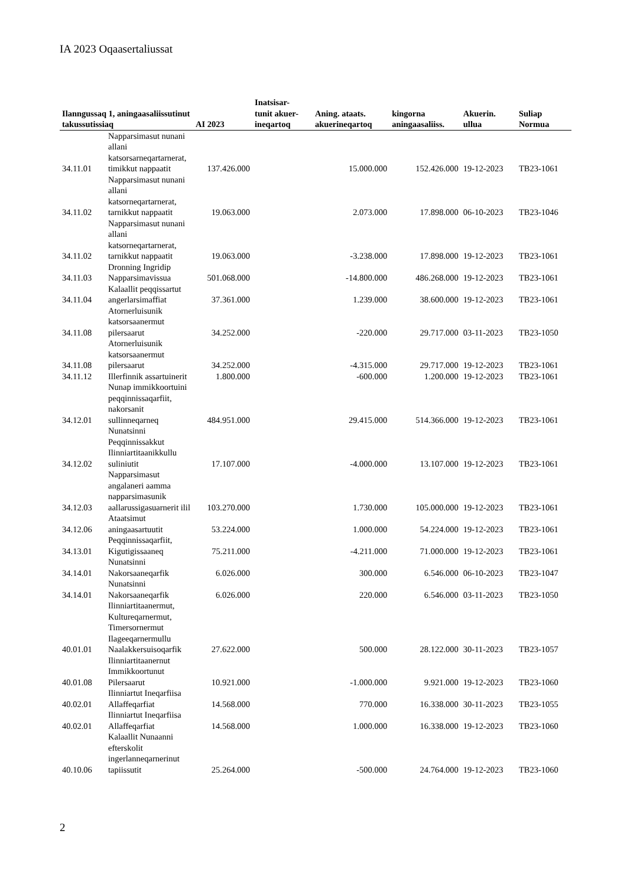IA 2023 Oqaasertaliussat
| Ilanngussaq 1, aningaasaliissutinut takussutissiaq | | AI 2023 | Inatsisar- tunit akuer- ineqartoq | Aning. ataats. akuerineqartoq | kingorna aningaasaliiss. | Akuerin. ullua | Suliap Normua |
| --- | --- | --- | --- | --- | --- | --- | --- |
| 34.11.01 | Napparsimasut nunani allani katsorsarneqartarnerat, timikkut nappaatit | 137.426.000 | | 15.000.000 | 152.426.000 | 19-12-2023 | TB23-1061 |
| 34.11.02 | Napparsimasut nunani allani katsorneqartarnerat, tarnikkut nappaatit | 19.063.000 | | 2.073.000 | 17.898.000 | 06-10-2023 | TB23-1046 |
| 34.11.02 | Napparsimasut nunani allani katsorneqartarnerat, tarnikkut nappaatit | 19.063.000 | | -3.238.000 | 17.898.000 | 19-12-2023 | TB23-1061 |
| 34.11.03 | Dronning Ingridip Napparsimavissua | 501.068.000 | | -14.800.000 | 486.268.000 | 19-12-2023 | TB23-1061 |
| 34.11.04 | Kalaallit peqqissartut angerlarsimaffiat | 37.361.000 | | 1.239.000 | 38.600.000 | 19-12-2023 | TB23-1061 |
| 34.11.08 | Atornerluisunik katsorsaanermut pilersaarut | 34.252.000 | | -220.000 | 29.717.000 | 03-11-2023 | TB23-1050 |
| 34.11.08 | Atornerluisunik katsorsaanermut pilersaarut | 34.252.000 | | -4.315.000 | 29.717.000 | 19-12-2023 | TB23-1061 |
| 34.11.12 | Illerfinnik assartuinerit | 1.800.000 | | -600.000 | 1.200.000 | 19-12-2023 | TB23-1061 |
| 34.12.01 | Nunap immikkoortuini peqqinnissaqarfiit, nakorsanit sullinneqarneq | 484.951.000 | | 29.415.000 | 514.366.000 | 19-12-2023 | TB23-1061 |
| 34.12.02 | Nunatsinni Peqqinnissakkut Ilinniartitaanikkullu suliniutit | 17.107.000 | | -4.000.000 | 13.107.000 | 19-12-2023 | TB23-1061 |
| 34.12.03 | Napparsimasut angalaneri aamma napparsimasunik aallarussigasuarnerit ilil | 103.270.000 | | 1.730.000 | 105.000.000 | 19-12-2023 | TB23-1061 |
| 34.12.06 | Ataatsimut aningaasartuutit | 53.224.000 | | 1.000.000 | 54.224.000 | 19-12-2023 | TB23-1061 |
| 34.13.01 | Peqqinnissaqarfiit, Kigutigissaaneq | 75.211.000 | | -4.211.000 | 71.000.000 | 19-12-2023 | TB23-1061 |
| 34.14.01 | Nunatsinni Nakorsaaneqarfik | 6.026.000 | | 300.000 | 6.546.000 | 06-10-2023 | TB23-1047 |
| 34.14.01 | Nunatsinni Nakorsaaneqarfik | 6.026.000 | | 220.000 | 6.546.000 | 03-11-2023 | TB23-1050 |
| 40.01.01 | Ilinniartitaanermut, Kultureqarnermut, Timersornermut Ilageeqarnermullu Naalakkersuisoqarfik | 27.622.000 | | 500.000 | 28.122.000 | 30-11-2023 | TB23-1057 |
| 40.01.08 | Ilinniartitaanernut Immikkoortunut Pilersaarut | 10.921.000 | | -1.000.000 | 9.921.000 | 19-12-2023 | TB23-1060 |
| 40.02.01 | Ilinniartut Ineqarfiisa Allaffeqarfiat | 14.568.000 | | 770.000 | 16.338.000 | 30-11-2023 | TB23-1055 |
| 40.02.01 | Ilinniartut Ineqarfiisa Allaffeqarfiat | 14.568.000 | | 1.000.000 | 16.338.000 | 19-12-2023 | TB23-1060 |
| 40.10.06 | Kalaallit Nunaanni efterskolit ingerlanneqarnerinut tapiissutit | 25.264.000 | | -500.000 | 24.764.000 | 19-12-2023 | TB23-1060 |
2